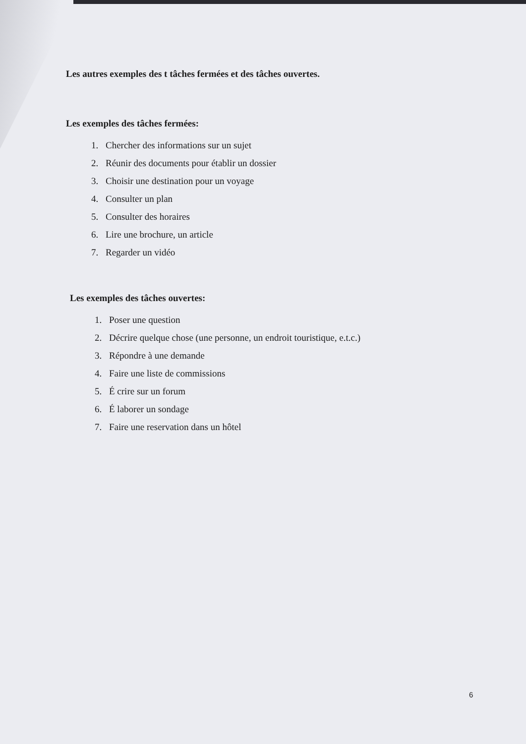Les autres exemples des t tâches fermées et des tâches ouvertes.
Les exemples des tâches fermées:
1. Chercher des informations sur un sujet
2. Réunir des documents pour établir un dossier
3. Choisir une destination pour un voyage
4. Consulter un plan
5. Consulter des horaires
6. Lire une brochure, un article
7. Regarder un vidéo
Les exemples des tâches ouvertes:
1. Poser une question
2. Décrire quelque chose (une personne, un endroit touristique, e.t.c.)
3. Répondre à une demande
4. Faire une liste de commissions
5. É crire sur un forum
6. É laborer un sondage
7. Faire une reservation dans un hôtel
6